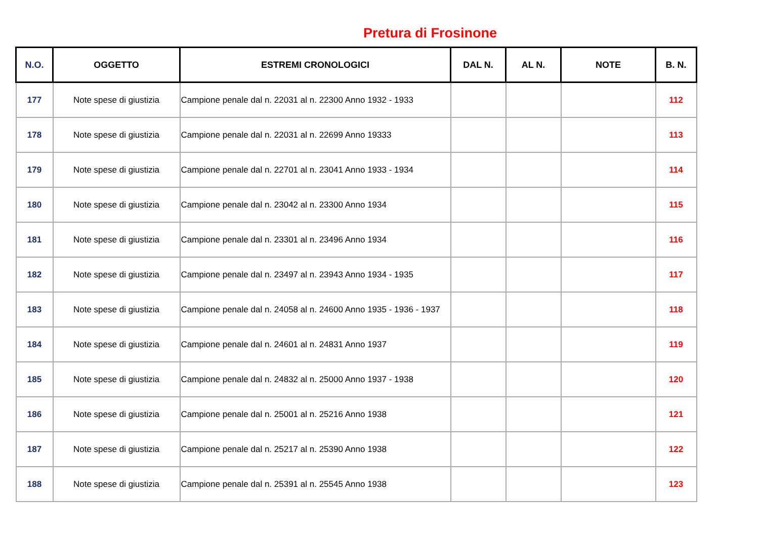Pretura di Frosinone
| N.O. | OGGETTO | ESTREMI CRONOLOGICI | DAL N. | AL N. | NOTE | B. N. |
| --- | --- | --- | --- | --- | --- | --- |
| 177 | Note spese di giustizia | Campione penale dal n. 22031 al n. 22300 Anno 1932 - 1933 | | | | 112 |
| 178 | Note spese di giustizia | Campione penale dal n. 22031 al n. 22699 Anno 19333 | | | | 113 |
| 179 | Note spese di giustizia | Campione penale dal n. 22701 al n. 23041 Anno 1933 - 1934 | | | | 114 |
| 180 | Note spese di giustizia | Campione penale dal n. 23042 al n. 23300 Anno 1934 | | | | 115 |
| 181 | Note spese di giustizia | Campione penale dal n. 23301 al n. 23496 Anno 1934 | | | | 116 |
| 182 | Note spese di giustizia | Campione penale dal n. 23497 al n. 23943 Anno 1934 - 1935 | | | | 117 |
| 183 | Note spese di giustizia | Campione penale dal n. 24058 al n. 24600 Anno 1935 - 1936 - 1937 | | | | 118 |
| 184 | Note spese di giustizia | Campione penale dal n. 24601 al n. 24831 Anno 1937 | | | | 119 |
| 185 | Note spese di giustizia | Campione penale dal n. 24832 al n. 25000 Anno 1937 - 1938 | | | | 120 |
| 186 | Note spese di giustizia | Campione penale dal n. 25001 al n. 25216 Anno 1938 | | | | 121 |
| 187 | Note spese di giustizia | Campione penale dal n. 25217 al n. 25390 Anno 1938 | | | | 122 |
| 188 | Note spese di giustizia | Campione penale dal n. 25391 al n. 25545 Anno 1938 | | | | 123 |